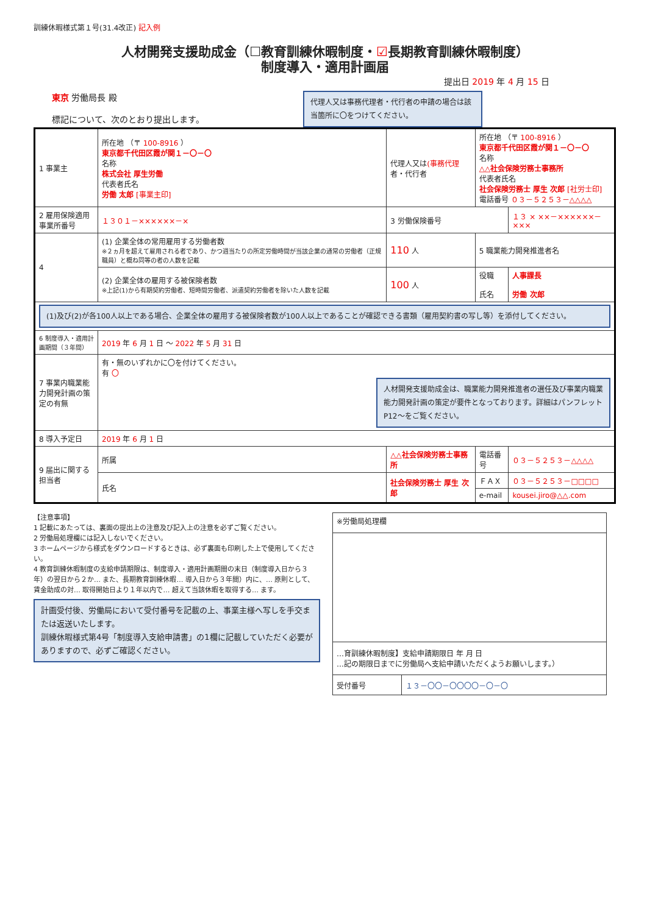訓練休暇様式第１号(31.4改正) 記入例
人材開発支援助成金（☐教育訓練休暇制度・☑長期教育訓練休暇制度）
制度導入・適用計画届
提出日 2019 年 4 月 15 日
東京 労働局長 殿
標記について、次のとおり提出します。
代理人又は事務代理者・代行者の申請の場合は該当箇所に〇をつけてください。
| 1 事業主 | 所在地 （〒 100-8916 ） 東京都千代田区霞が関１－〇－〇 名称 株式会社 厚生労働 代表者氏名 労働 太郎 [事業主印] | | 代理人又は (事務代理 者・代行者 | 所在地 （〒 100-8916 ） 東京都千代田区霞が関１－〇－〇 名称 △△社会保険労務士事務所 代表者氏名 社会保険労務士 厚生 次郎 [社労士印] 電話番号 ０３－５２５３－△△△△ | |
| 2 雇用保険適用事業所番号 | １３０１－××××××－× | | 3 労働保険番号 | | １３ × ××－××××××－××× |
| 4 | (1) 企業全体の常用雇用する労働者数 ※２ヵ月を超えて雇用される者であり、かつ週当たりの所定労働時間が当該企業の通常の労働者（正規職員）と概ね同等の者の人数を記載 | | 110 人 | 5 職業能力開発推進者名 | |
| | (2) 企業全体の雇用する被保険者数 ※上記(1)から有期契約労働者、短時間労働者、派遣契約労働者を除いた人数を記載 | | 100 人 | 役職 氏名 | 人事課長 労働 次郎 |
| (1)及び(2)が各100人以上である場合、企業全体の雇用する被保険者数が100人以上であることが確認できる書類（雇用契約書の写し等）を添付してください。 | | | | | |
| 6 制度導入・適用計画期間（３年間） | 2019 年 6 月 1 日 ～ 2022 年 5 月 31 日 | | | | |
| 7 事業内職業能力開発計画の策定の有無 | 有・無のいずれかに〇を付けてください。 有 〇 人材開発支援助成金は、職業能力開発推進者の選任及び事業内職業能力開発計画の策定が要件となっております。詳細はパンフレットP12～をご覧ください。 | | | | |
| 8 導入予定日 | 2019 年 6 月 1 日 | | | | |
| 9 届出に関する担当者 | 所属 | △△社会保険労務士事務所 | | 電話番号 | ０３－５２５３－△△△△ |
| | 氏名 | 社会保険労務士 厚生 次郎 | | ＦＡＸ | ０３－５２５３－□□□□ |
| | | | | e-mail | kousei.jiro@△△.com |
【注意事項】
1 記載にあたっては、裏面の提出上の注意及び記入上の注意を必ずご覧ください。
2 労働局処理欄には記入しないでください。
3 ホームページから様式をダウンロードするときは、必ず裏面も印刷した上で使用してください。
4 教育訓練休暇制度の支給申請期限は、制度導入・適用計画期間の末日（制度導入日から３年）の翌日から２か… また、長期教育訓練休暇… 導入日から３年間）内に、… 原則として、賃金助成の対… 取得開始日より１年以内で… 超えて当該休暇を取得する… ます。
計画受付後、労働局において受付番号を記載の上、事業主様へ写しを手交または返送いたします。
訓練休暇様式第4号「制度導入支給申請書」の1欄に記載していただく必要がありますので、必ずご確認ください。
| ※労働局処理欄 | |
| …育訓練休暇制度】支給申請期限日 年 月 日 …記の期限日までに労働局へ支給申請いただくようお願いします。） | |
| 受付番号 | １３－〇〇－〇〇〇〇－〇－〇 |